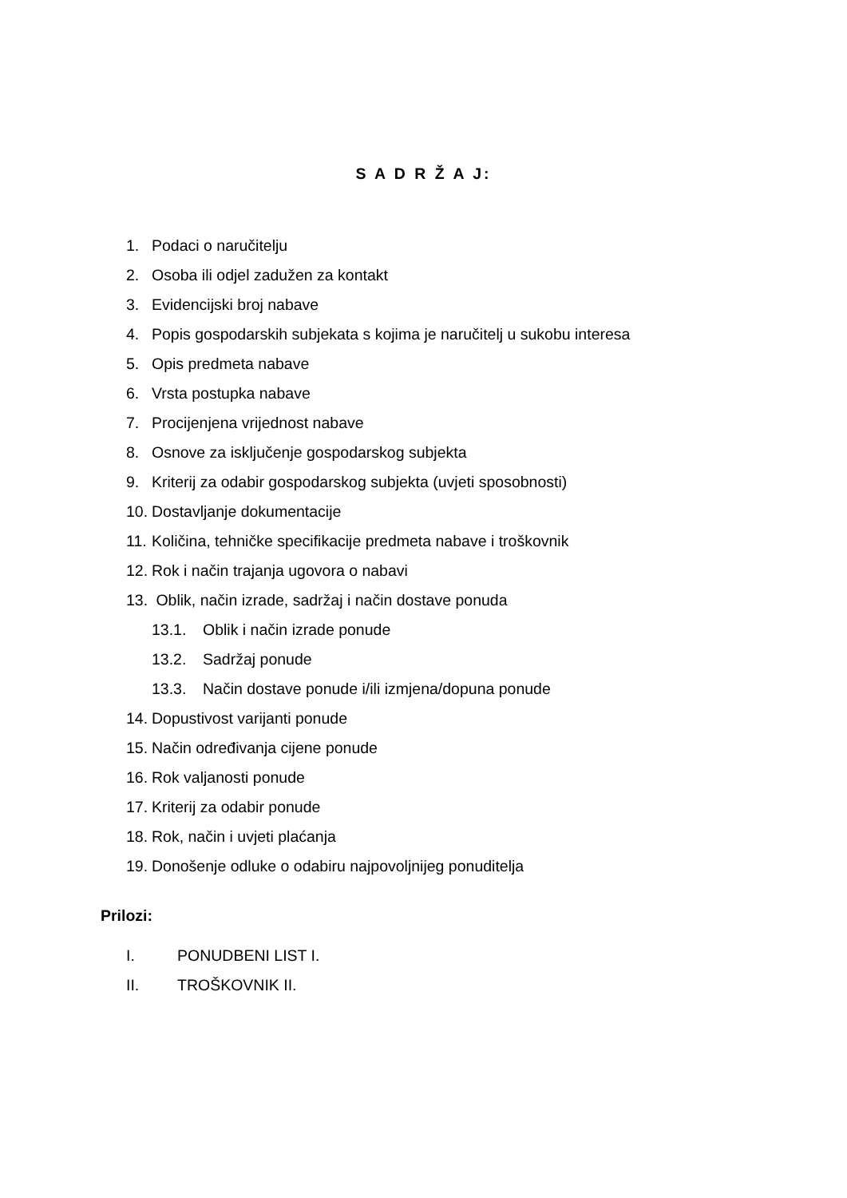S A D R Ž A J:
1. Podaci o naručitelju
2. Osoba ili odjel zadužen za kontakt
3. Evidencijski broj nabave
4. Popis gospodarskih subjekata s kojima je naručitelj u sukobu interesa
5. Opis predmeta nabave
6. Vrsta postupka nabave
7. Procijenjena vrijednost nabave
8. Osnove za isključenje gospodarskog subjekta
9. Kriterij za odabir gospodarskog subjekta (uvjeti sposobnosti)
10. Dostavljanje dokumentacije
11. Količina, tehničke specifikacije predmeta nabave i troškovnik
12. Rok i način trajanja ugovora o nabavi
13. Oblik, način izrade, sadržaj i način dostave ponuda
13.1. Oblik i način izrade ponude
13.2. Sadržaj ponude
13.3. Način dostave ponude i/ili izmjena/dopuna ponude
14. Dopustivost varijanti ponude
15. Način određivanja cijene ponude
16. Rok valjanosti ponude
17. Kriterij za odabir ponude
18. Rok, način i uvjeti plaćanja
19. Donošenje odluke o odabiru najpovoljnijeg ponuditelja
Prilozi:
I. PONUDBENI LIST I.
II. TROŠKOVNIK II.